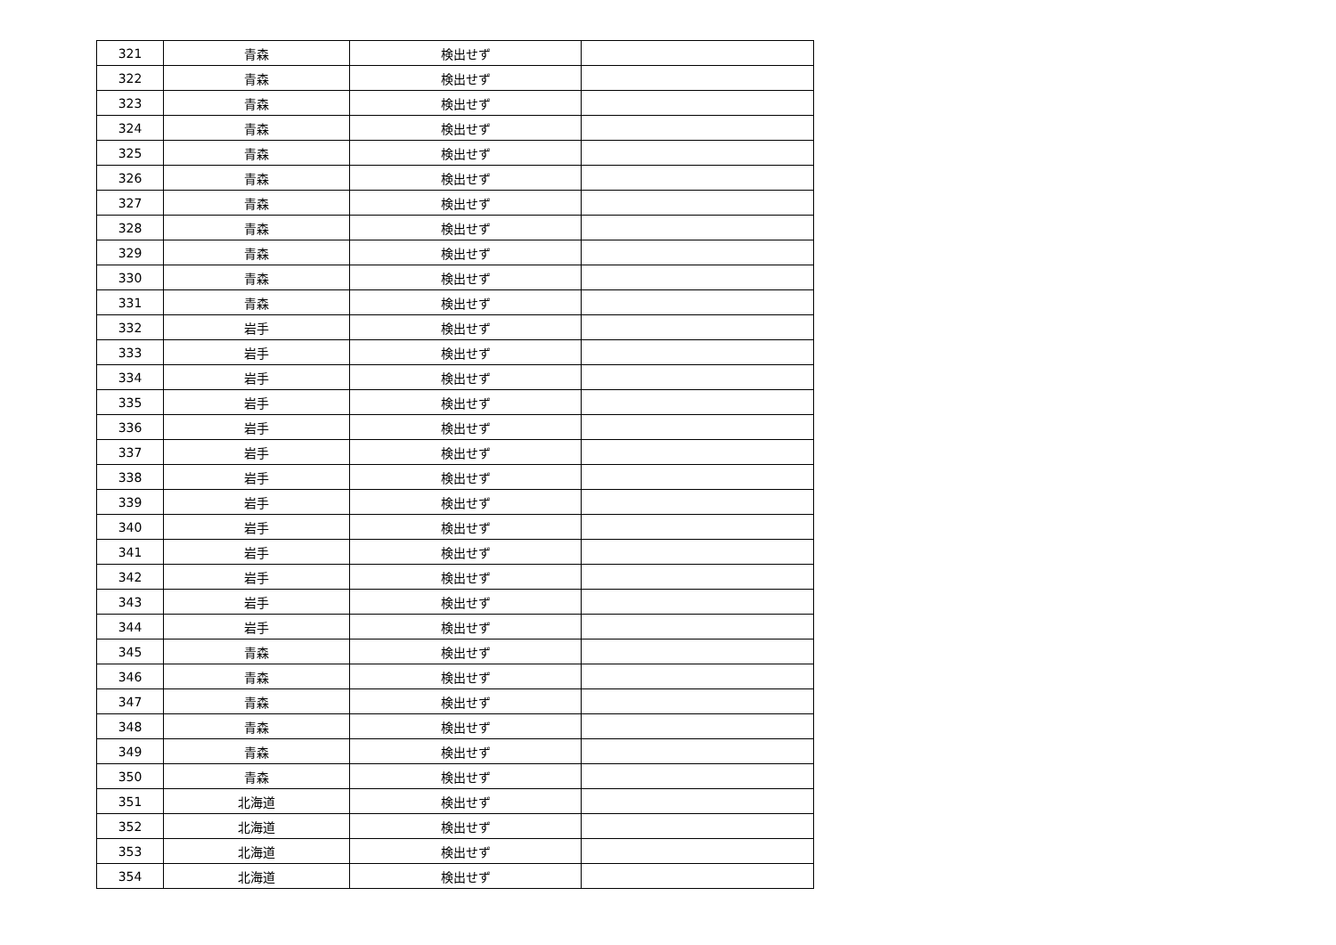| 321 | 青森 | 検出せず | |
| 322 | 青森 | 検出せず | |
| 323 | 青森 | 検出せず | |
| 324 | 青森 | 検出せず | |
| 325 | 青森 | 検出せず | |
| 326 | 青森 | 検出せず | |
| 327 | 青森 | 検出せず | |
| 328 | 青森 | 検出せず | |
| 329 | 青森 | 検出せず | |
| 330 | 青森 | 検出せず | |
| 331 | 青森 | 検出せず | |
| 332 | 岩手 | 検出せず | |
| 333 | 岩手 | 検出せず | |
| 334 | 岩手 | 検出せず | |
| 335 | 岩手 | 検出せず | |
| 336 | 岩手 | 検出せず | |
| 337 | 岩手 | 検出せず | |
| 338 | 岩手 | 検出せず | |
| 339 | 岩手 | 検出せず | |
| 340 | 岩手 | 検出せず | |
| 341 | 岩手 | 検出せず | |
| 342 | 岩手 | 検出せず | |
| 343 | 岩手 | 検出せず | |
| 344 | 岩手 | 検出せず | |
| 345 | 青森 | 検出せず | |
| 346 | 青森 | 検出せず | |
| 347 | 青森 | 検出せず | |
| 348 | 青森 | 検出せず | |
| 349 | 青森 | 検出せず | |
| 350 | 青森 | 検出せず | |
| 351 | 北海道 | 検出せず | |
| 352 | 北海道 | 検出せず | |
| 353 | 北海道 | 検出せず | |
| 354 | 北海道 | 検出せず | |